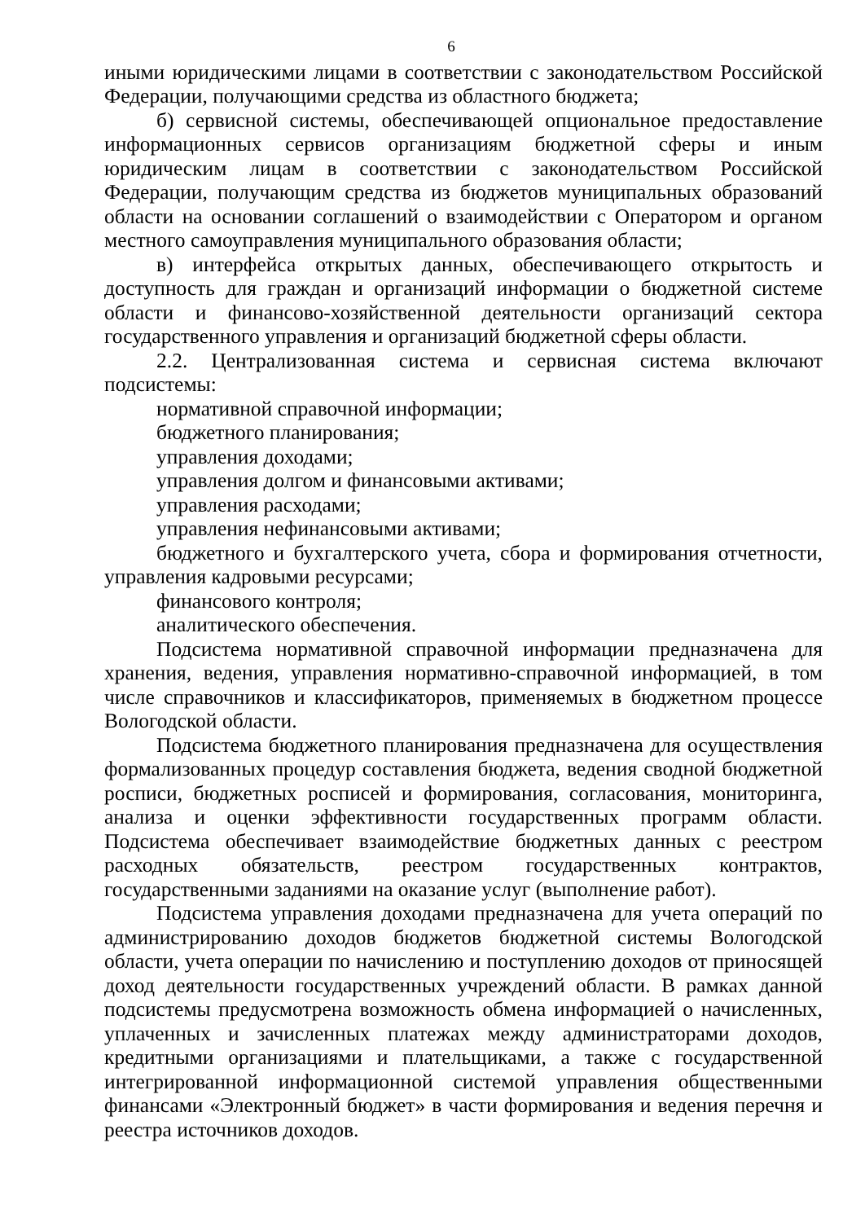6
иными юридическими лицами в соответствии с законодательством Российской Федерации, получающими средства из областного бюджета;
б) сервисной системы, обеспечивающей опциональное предоставление информационных сервисов организациям бюджетной сферы и иным юридическим лицам в соответствии с законодательством Российской Федерации, получающим средства из бюджетов муниципальных образований области на основании соглашений о взаимодействии с Оператором и органом местного самоуправления муниципального образования области;
в) интерфейса открытых данных, обеспечивающего открытость и доступность для граждан и организаций информации о бюджетной системе области и финансово-хозяйственной деятельности организаций сектора государственного управления и организаций бюджетной сферы области.
2.2. Централизованная система и сервисная система включают подсистемы:
нормативной справочной информации;
бюджетного планирования;
управления доходами;
управления долгом и финансовыми активами;
управления расходами;
управления нефинансовыми активами;
бюджетного и бухгалтерского учета, сбора и формирования отчетности, управления кадровыми ресурсами;
финансового контроля;
аналитического обеспечения.
Подсистема нормативной справочной информации предназначена для хранения, ведения, управления нормативно-справочной информацией, в том числе справочников и классификаторов, применяемых в бюджетном процессе Вологодской области.
Подсистема бюджетного планирования предназначена для осуществления формализованных процедур составления бюджета, ведения сводной бюджетной росписи, бюджетных росписей и формирования, согласования, мониторинга, анализа и оценки эффективности государственных программ области. Подсистема обеспечивает взаимодействие бюджетных данных с реестром расходных обязательств, реестром государственных контрактов, государственными заданиями на оказание услуг (выполнение работ).
Подсистема управления доходами предназначена для учета операций по администрированию доходов бюджетов бюджетной системы Вологодской области, учета операции по начислению и поступлению доходов от приносящей доход деятельности государственных учреждений области. В рамках данной подсистемы предусмотрена возможность обмена информацией о начисленных, уплаченных и зачисленных платежах между администраторами доходов, кредитными организациями и плательщиками, а также с государственной интегрированной информационной системой управления общественными финансами «Электронный бюджет» в части формирования и ведения перечня и реестра источников доходов.